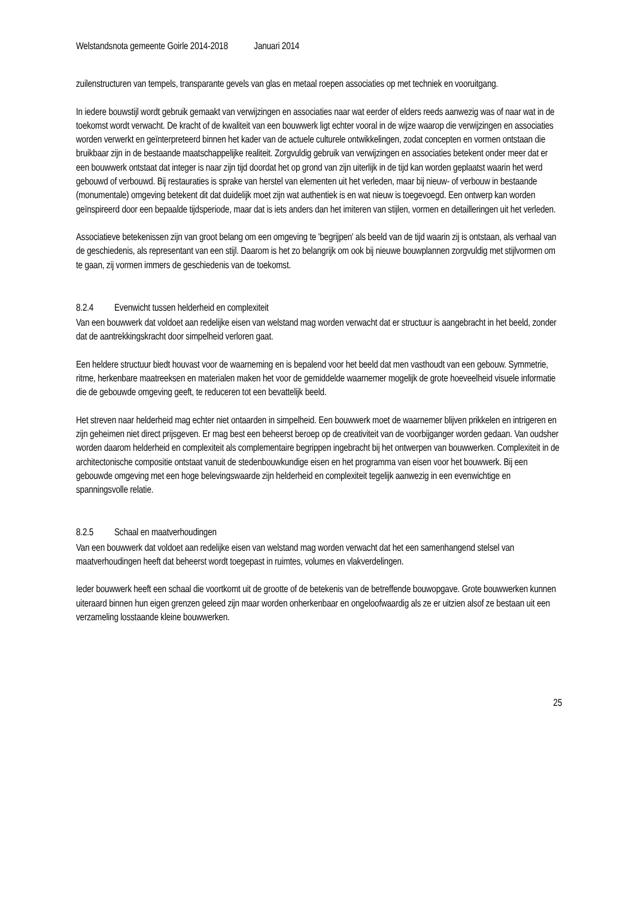Welstandsnota gemeente Goirle 2014-2018 Januari 2014
zuilenstructuren van tempels, transparante gevels van glas en metaal roepen associaties op met techniek en vooruitgang.
In iedere bouwstijl wordt gebruik gemaakt van verwijzingen en associaties naar wat eerder of elders reeds aanwezig was of naar wat in de toekomst wordt verwacht. De kracht of de kwaliteit van een bouwwerk ligt echter vooral in de wijze waarop die verwijzingen en associaties worden verwerkt en geïnterpreteerd binnen het kader van de actuele culturele ontwikkelingen, zodat concepten en vormen ontstaan die bruikbaar zijn in de bestaande maatschappelijke realiteit. Zorgvuldig gebruik van verwijzingen en associaties betekent onder meer dat er een bouwwerk ontstaat dat integer is naar zijn tijd doordat het op grond van zijn uiterlijk in de tijd kan worden geplaatst waarin het werd gebouwd of verbouwd. Bij restauraties is sprake van herstel van elementen uit het verleden, maar bij nieuw- of verbouw in bestaande (monumentale) omgeving betekent dit dat duidelijk moet zijn wat authentiek is en wat nieuw is toegevoegd. Een ontwerp kan worden geïnspireerd door een bepaalde tijdsperiode, maar dat is iets anders dan het imiteren van stijlen, vormen en detailleringen uit het verleden.
Associatieve betekenissen zijn van groot belang om een omgeving te 'begrijpen' als beeld van de tijd waarin zij is ontstaan, als verhaal van de geschiedenis, als representant van een stijl. Daarom is het zo belangrijk om ook bij nieuwe bouwplannen zorgvuldig met stijlvormen om te gaan, zij vormen immers de geschiedenis van de toekomst.
8.2.4 Evenwicht tussen helderheid en complexiteit
Van een bouwwerk dat voldoet aan redelijke eisen van welstand mag worden verwacht dat er structuur is aangebracht in het beeld, zonder dat de aantrekkingskracht door simpelheid verloren gaat.
Een heldere structuur biedt houvast voor de waarneming en is bepalend voor het beeld dat men vasthoudt van een gebouw. Symmetrie, ritme, herkenbare maatreeksen en materialen maken het voor de gemiddelde waarnemer mogelijk de grote hoeveelheid visuele informatie die de gebouwde omgeving geeft, te reduceren tot een bevattelijk beeld.
Het streven naar helderheid mag echter niet ontaarden in simpelheid. Een bouwwerk moet de waarnemer blijven prikkelen en intrigeren en zijn geheimen niet direct prijsgeven. Er mag best een beheerst beroep op de creativiteit van de voorbijganger worden gedaan. Van oudsher worden daarom helderheid en complexiteit als complementaire begrippen ingebracht bij het ontwerpen van bouwwerken. Complexiteit in de architectonische compositie ontstaat vanuit de stedenbouwkundige eisen en het programma van eisen voor het bouwwerk. Bij een gebouwde omgeving met een hoge belevingswaarde zijn helderheid en complexiteit tegelijk aanwezig in een evenwichtige en spanningsvolle relatie.
8.2.5 Schaal en maatverhoudingen
Van een bouwwerk dat voldoet aan redelijke eisen van welstand mag worden verwacht dat het een samenhangend stelsel van maatverhoudingen heeft dat beheerst wordt toegepast in ruimtes, volumes en vlakverdelingen.
Ieder bouwwerk heeft een schaal die voortkomt uit de grootte of de betekenis van de betreffende bouwopgave. Grote bouwwerken kunnen uiteraard binnen hun eigen grenzen geleed zijn maar worden onherkenbaar en ongeloofwaardig als ze er uitzien alsof ze bestaan uit een verzameling losstaande kleine bouwwerken.
25